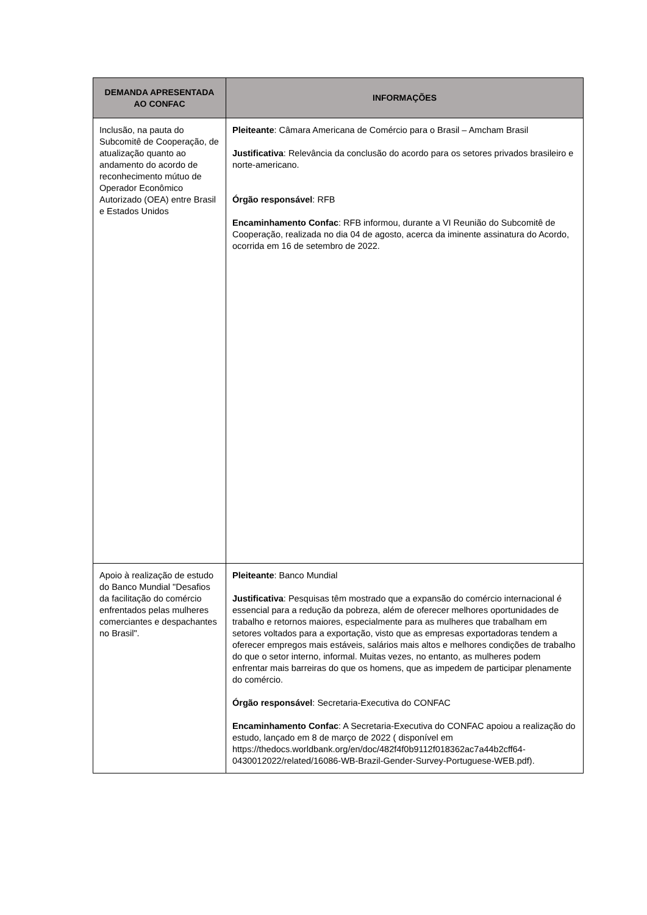| DEMANDA APRESENTADA AO CONFAC | INFORMAÇÕES |
| --- | --- |
| Inclusão, na pauta do Subcomitê de Cooperação, de atualização quanto ao andamento do acordo de reconhecimento mútuo de Operador Econômico Autorizado (OEA) entre Brasil e Estados Unidos | Pleiteante : Câmara Americana de Comércio para o Brasil – Amcham Brasil Justificativa : Relevância da conclusão do acordo para os setores privados brasileiro e norte-americano. Órgão responsável : RFB Encaminhamento Confac : RFB informou, durante a VI Reunião do Subcomitê de Cooperação, realizada no dia 04 de agosto, acerca da iminente assinatura do Acordo, ocorrida em 16 de setembro de 2022. |
| Apoio à realização de estudo do Banco Mundial "Desafios da facilitação do comércio enfrentados pelas mulheres comerciantes e despachantes no Brasil". | Pleiteante : Banco Mundial Justificativa : Pesquisas têm mostrado que a expansão do comércio internacional é essencial para a redução da pobreza, além de oferecer melhores oportunidades de trabalho e retornos maiores, especialmente para as mulheres que trabalham em setores voltados para a exportação, visto que as empresas exportadoras tendem a oferecer empregos mais estáveis, salários mais altos e melhores condições de trabalho do que o setor interno, informal. Muitas vezes, no entanto, as mulheres podem enfrentar mais barreiras do que os homens, que as impedem de participar plenamente do comércio. Órgão responsável : Secretaria-Executiva do CONFAC Encaminhamento Confac : A Secretaria-Executiva do CONFAC apoiou a realização do estudo, lançado em 8 de março de 2022 ( disponível em https://thedocs.worldbank.org/en/doc/482f4f0b9112f018362ac7a44b2cff64-0430012022/related/16086-WB-Brazil-Gender-Survey-Portuguese-WEB.pdf). |